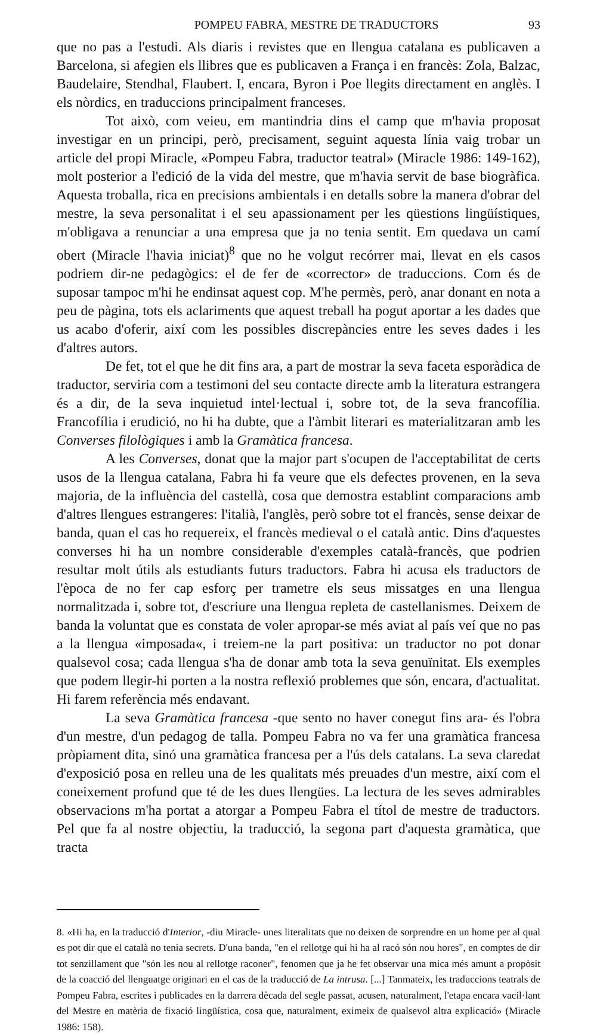POMPEU FABRA, MESTRE DE TRADUCTORS 93
que no pas a l'estudi. Als diaris i revistes que en llengua catalana es publicaven a Barcelona, si afegien els llibres que es publicaven a França i en francès: Zola, Balzac, Baudelaire, Stendhal, Flaubert. I, encara, Byron i Poe llegits directament en anglès. I els nòrdics, en traduccions principalment franceses.
Tot això, com veieu, em mantindria dins el camp que m'havia proposat investigar en un principi, però, precisament, seguint aquesta línia vaig trobar un article del propi Miracle, «Pompeu Fabra, traductor teatral» (Miracle 1986: 149-162), molt posterior a l'edició de la vida del mestre, que m'havia servit de base biogràfica. Aquesta troballa, rica en precisions ambientals i en detalls sobre la manera d'obrar del mestre, la seva personalitat i el seu apassionament per les qüestions lingüístiques, m'obligava a renunciar a una empresa que ja no tenia sentit. Em quedava un camí obert (Miracle l'havia iniciat)<sup>8</sup> que no he volgut recórrer mai, llevat en els casos podriem dir-ne pedagògics: el de fer de «corrector» de traduccions. Com és de suposar tampoc m'hi he endinsat aquest cop. M'he permès, però, anar donant en nota a peu de pàgina, tots els aclariments que aquest treball ha pogut aportar a les dades que us acabo d'oferir, així com les possibles discrepàncies entre les seves dades i les d'altres autors.
De fet, tot el que he dit fins ara, a part de mostrar la seva faceta esporàdica de traductor, serviria com a testimoni del seu contacte directe amb la literatura estrangera és a dir, de la seva inquietud intel·lectual i, sobre tot, de la seva francofília. Francofília i erudició, no hi ha dubte, que a l'àmbit literari es materialitzaran amb les Converses filològiques i amb la Gramàtica francesa.
A les Converses, donat que la major part s'ocupen de l'acceptabilitat de certs usos de la llengua catalana, Fabra hi fa veure que els defectes provenen, en la seva majoria, de la influència del castellà, cosa que demostra establint comparacions amb d'altres llengues estrangeres: l'italià, l'anglès, però sobre tot el francès, sense deixar de banda, quan el cas ho requereix, el francès medieval o el català antic. Dins d'aquestes converses hi ha un nombre considerable d'exemples català-francès, que podrien resultar molt útils als estudiants futurs traductors. Fabra hi acusa els traductors de l'època de no fer cap esforç per trametre els seus missatges en una llengua normalitzada i, sobre tot, d'escriure una llengua repleta de castellanismes. Deixem de banda la voluntat que es constata de voler apropar-se més aviat al país veí que no pas a la llengua «imposada«, i treiem-ne la part positiva: un traductor no pot donar qualsevol cosa; cada llengua s'ha de donar amb tota la seva genuïnitat. Els exemples que podem llegir-hi porten a la nostra reflexió problemes que són, encara, d'actualitat. Hi farem referència més endavant.
La seva Gramàtica francesa -que sento no haver conegut fins ara- és l'obra d'un mestre, d'un pedagog de talla. Pompeu Fabra no va fer una gramàtica francesa pròpiament dita, sinó una gramàtica francesa per a l'ús dels catalans. La seva claredat d'exposició posa en relleu una de les qualitats més preuades d'un mestre, així com el coneixement profund que té de les dues llengües. La lectura de les seves admirables observacions m'ha portat a atorgar a Pompeu Fabra el títol de mestre de traductors. Pel que fa al nostre objectiu, la traducció, la segona part d'aquesta gramàtica, que tracta
8. «Hi ha, en la traducció d'Interior, -diu Miracle- unes literalitats que no deixen de sorprendre en un home per al qual es pot dir que el català no tenia secrets. D'una banda, "en el rellotge qui hi ha al racó són nou hores", en comptes de dir tot senzillament que "són les nou al rellotge raconer", fenomen que ja he fet observar una mica més amunt a propòsit de la coacció del llenguatge originari en el cas de la traducció de La intrusa. [...] Tanmateix, les traduccions teatrals de Pompeu Fabra, escrites i publicades en la darrera dècada del segle passat, acusen, naturalment, l'etapa encara vacil·lant del Mestre en matèria de fixació lingüística, cosa que, naturalment, eximeix de qualsevol altra explicació» (Miracle 1986: 158).